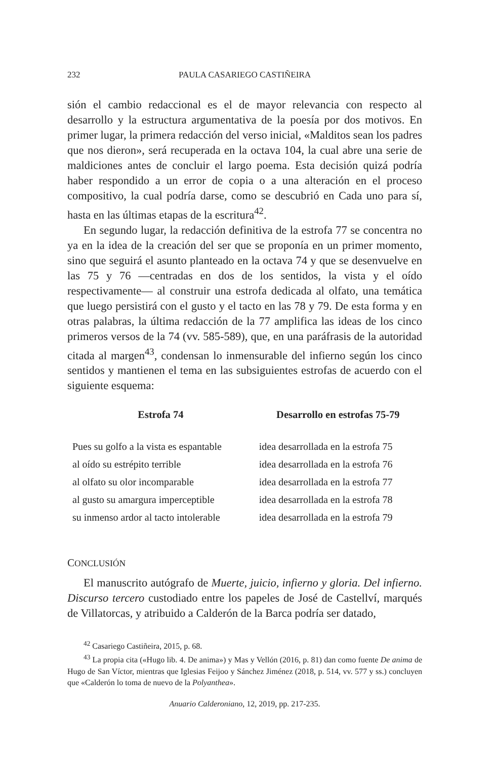232 PAULA CASARIEGO CASTIÑEIRA
sión el cambio redaccional es el de mayor relevancia con respecto al desarrollo y la estructura argumentativa de la poesía por dos motivos. En primer lugar, la primera redacción del verso inicial, «Malditos sean los padres que nos dieron», será recuperada en la octava 104, la cual abre una serie de maldiciones antes de concluir el largo poema. Esta decisión quizá podría haber respondido a un error de copia o a una alteración en el proceso compositivo, la cual podría darse, como se descubrió en Cada uno para sí, hasta en las últimas etapas de la escritura<sup>42</sup>.
En segundo lugar, la redacción definitiva de la estrofa 77 se concentra no ya en la idea de la creación del ser que se proponía en un primer momento, sino que seguirá el asunto planteado en la octava 74 y que se desenvuelve en las 75 y 76 —centradas en dos de los sentidos, la vista y el oído respectivamente— al construir una estrofa dedicada al olfato, una temática que luego persistirá con el gusto y el tacto en las 78 y 79. De esta forma y en otras palabras, la última redacción de la 77 amplifica las ideas de los cinco primeros versos de la 74 (vv. 585-589), que, en una paráfrasis de la autoridad citada al margen<sup>43</sup>, condensan lo inmensurable del infierno según los cinco sentidos y mantienen el tema en las subsiguientes estrofas de acuerdo con el siguiente esquema:
| Estrofa 74 | Desarrollo en estrofas 75-79 |
| --- | --- |
| Pues su golfo a la vista es espantable | idea desarrollada en la estrofa 75 |
| al oído su estrépito terrible | idea desarrollada en la estrofa 76 |
| al olfato su olor incomparable | idea desarrollada en la estrofa 77 |
| al gusto su amargura imperceptible | idea desarrollada en la estrofa 78 |
| su inmenso ardor al tacto intolerable | idea desarrollada en la estrofa 79 |
CONCLUSIÓN
El manuscrito autógrafo de Muerte, juicio, infierno y gloria. Del infierno. Discurso tercero custodiado entre los papeles de José de Castellví, marqués de Villatorcas, y atribuido a Calderón de la Barca podría ser datado,
<sup>42</sup> Casariego Castiñeira, 2015, p. 68.
<sup>43</sup> La propia cita («Hugo lib. 4. De anima») y Mas y Vellón (2016, p. 81) dan como fuente De anima de Hugo de San Víctor, mientras que Iglesias Feijoo y Sánchez Jiménez (2018, p. 514, vv. 577 y ss.) concluyen que «Calderón lo toma de nuevo de la Polyanthea».
Anuario Calderoniano, 12, 2019, pp. 217-235.